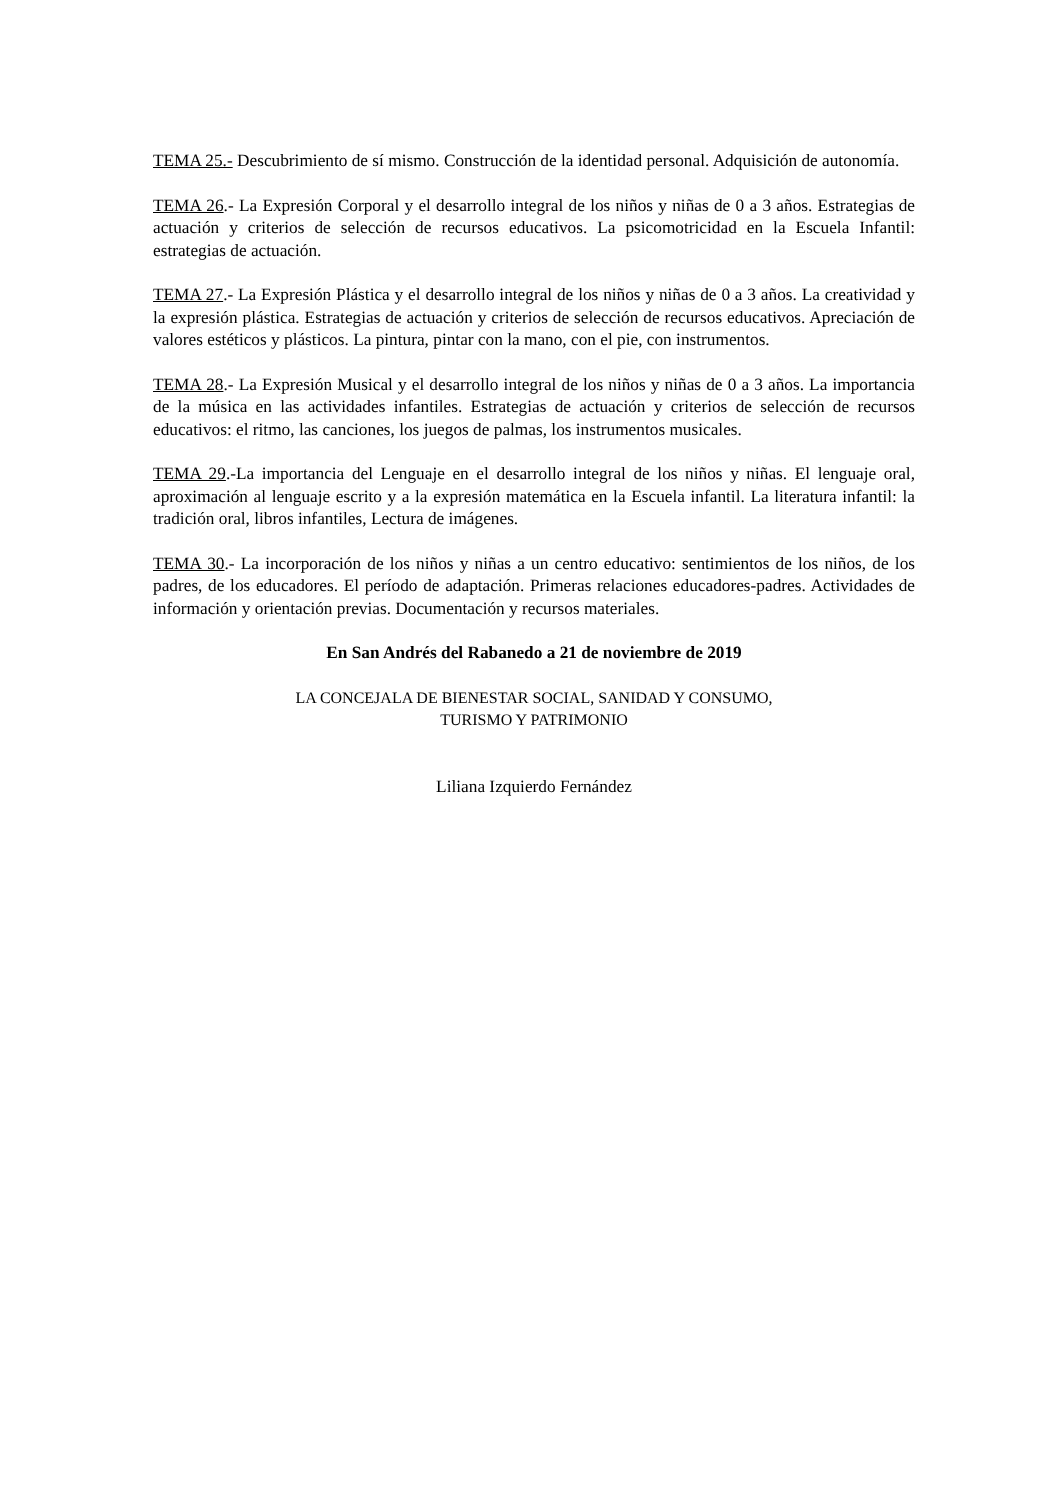TEMA 25.- Descubrimiento de sí mismo. Construcción de la identidad personal. Adquisición de autonomía.
TEMA 26.- La Expresión Corporal y el desarrollo integral de los niños y niñas de 0 a 3 años. Estrategias de actuación y criterios de selección de recursos educativos. La psicomotricidad en la Escuela Infantil: estrategias de actuación.
TEMA 27.- La Expresión Plástica y el desarrollo integral de los niños y niñas de 0 a 3 años. La creatividad y la expresión plástica. Estrategias de actuación y criterios de selección de recursos educativos. Apreciación de valores estéticos y plásticos. La pintura, pintar con la mano, con el pie, con instrumentos.
TEMA 28.- La Expresión Musical y el desarrollo integral de los niños y niñas de 0 a 3 años. La importancia de la música en las actividades infantiles. Estrategias de actuación y criterios de selección de recursos educativos: el ritmo, las canciones, los juegos de palmas, los instrumentos musicales.
TEMA 29.-La importancia del Lenguaje en el desarrollo integral de los niños y niñas. El lenguaje oral, aproximación al lenguaje escrito y a la expresión matemática en la Escuela infantil. La literatura infantil: la tradición oral, libros infantiles, Lectura de imágenes.
TEMA 30.- La incorporación de los niños y niñas a un centro educativo: sentimientos de los niños, de los padres, de los educadores. El período de adaptación. Primeras relaciones educadores-padres. Actividades de información y orientación previas. Documentación y recursos materiales.
En San Andrés del Rabanedo a 21 de noviembre de 2019
LA CONCEJALA DE BIENESTAR SOCIAL, SANIDAD Y CONSUMO,
TURISMO Y PATRIMONIO
Liliana Izquierdo Fernández